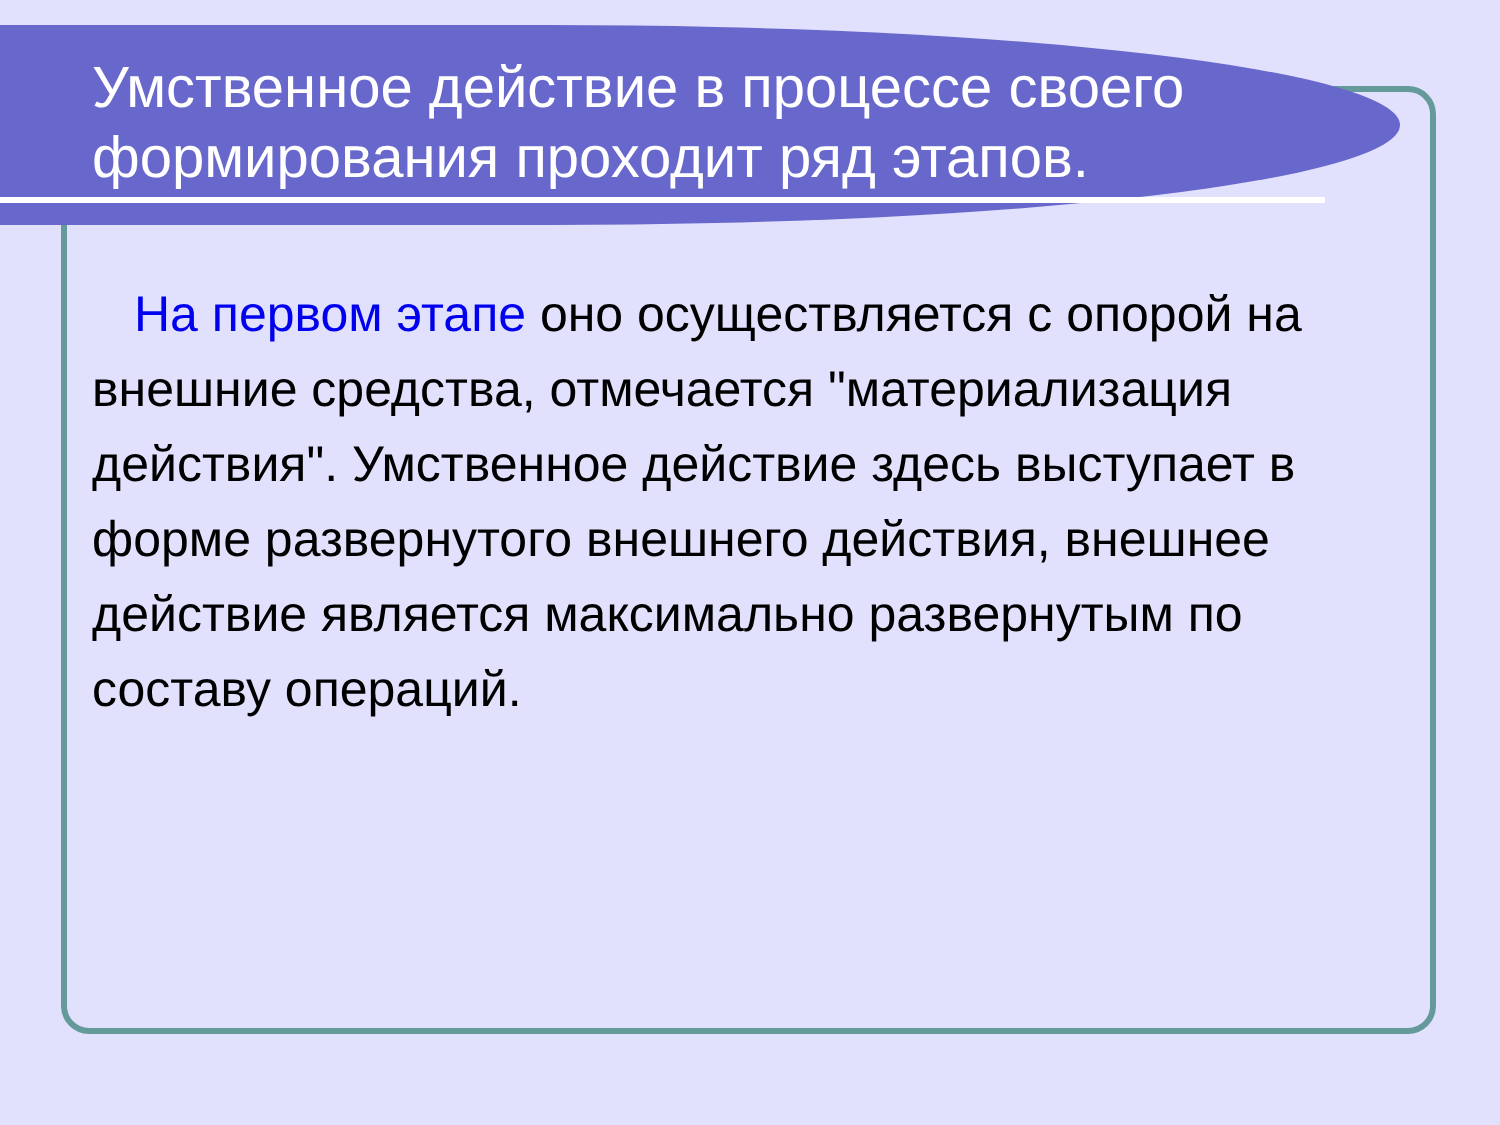Умственное действие в процессе своего формирования проходит ряд этапов.
На первом этапе оно осуществляется с опорой на внешние средства, отмечается "материализация действия". Умственное действие здесь выступает в форме развернутого внешнего действия, внешнее действие является максимально развернутым по составу операций.